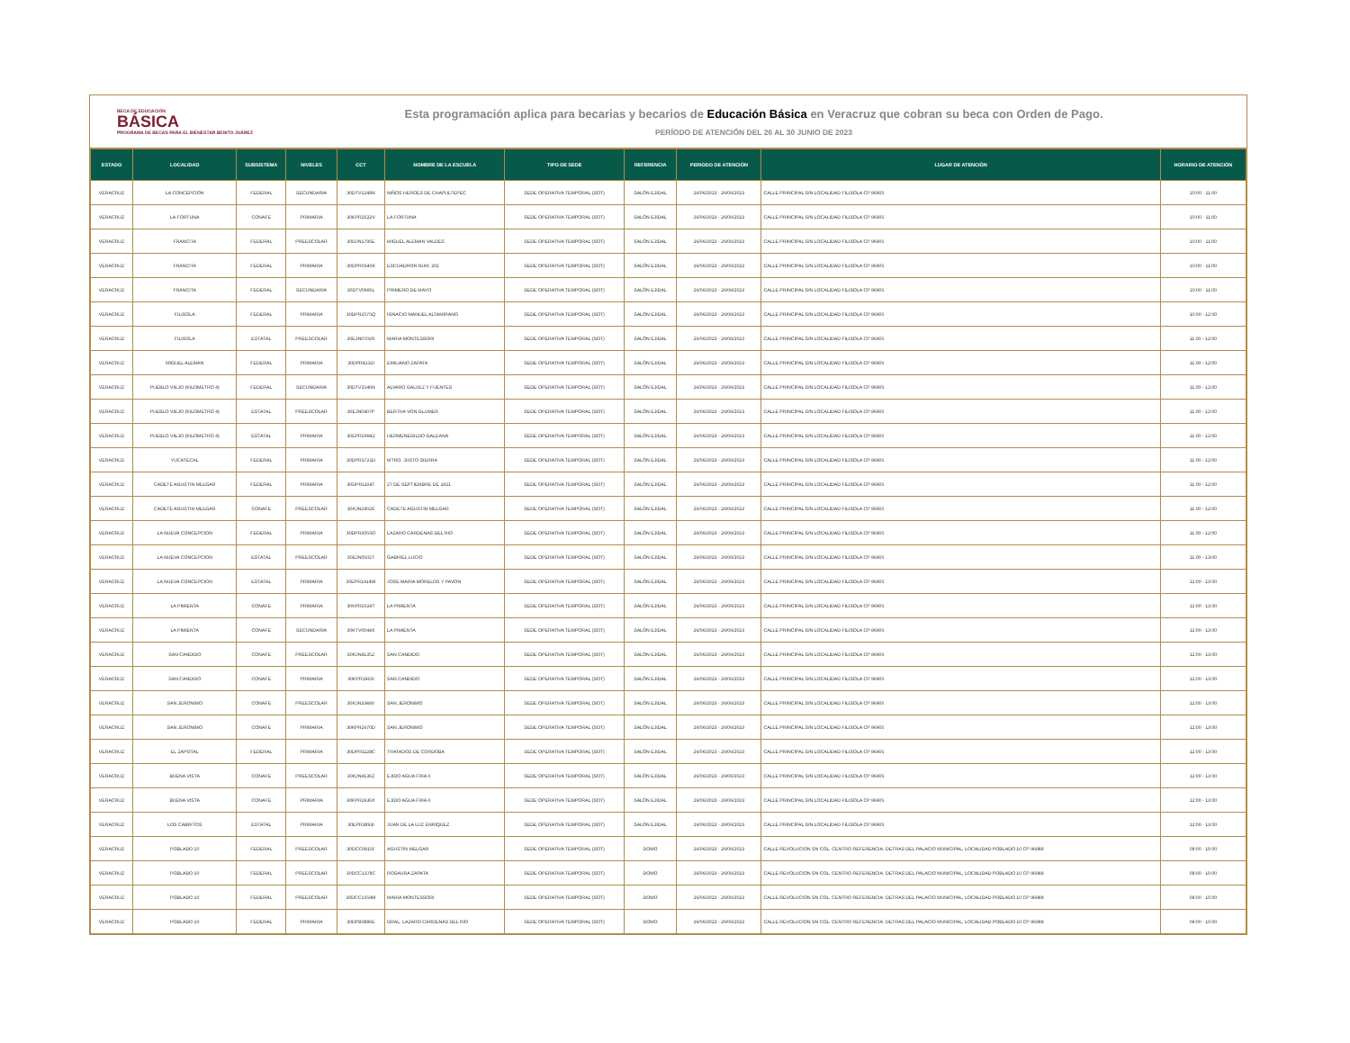BECA DE EDUCACIÓN
BÁSICA
PROGRAMA DE BECAS PARA EL BIENESTAR BENITO JUÁREZ
Esta programación aplica para becarias y becarios de Educación Básica en Veracruz que cobran su beca con Orden de Pago.
PERÍODO DE ATENCIÓN DEL 26 AL 30 JUNIO DE 2023
| ESTADO | LOCALIDAD | SUBSISTEMA | NIVELES | CCT | NOMBRE DE LA ESCUELA | TIPO DE SEDE | REFERENCIA | PERIODO DE ATENCIÓN | LUGAR DE ATENCIÓN | HORARIO DE ATENCIÓN |
| --- | --- | --- | --- | --- | --- | --- | --- | --- | --- | --- |
| VERACRUZ | LA CONCEPCION | FEDERAL | SECUNDARIA | 30DTV1249N | NIÑOS HEROES DE CHAPULTEPEC | SEDE OPERATIVA TEMPORAL (SOT) | SALÓN EJIDAL | 26/06/2023 - 26/06/2023 | CALLE PRINCIPAL S/N LOCALIDAD FILISOLA CP 96905 | 10:00 - 11:00 |
| VERACRUZ | LA FORTUNA | CONAFE | PRIMARIA | 30KPR2522V | LA FORTUNA | SEDE OPERATIVA TEMPORAL (SOT) | SALÓN EJIDAL | 26/06/2023 - 26/06/2023 | CALLE PRINCIPAL S/N LOCALIDAD FILISOLA CP 96905 | 10:00 - 11:00 |
| VERACRUZ | FRANCITA | FEDERAL | PREESCOLAR | 30DJN1795E | MIGUEL ALEMAN VALDES | SEDE OPERATIVA TEMPORAL (SOT) | SALÓN EJIDAL | 26/06/2023 - 26/06/2023 | CALLE PRINCIPAL S/N LOCALIDAD FILISOLA CP 96905 | 10:00 - 11:00 |
| VERACRUZ | FRANCITA | FEDERAL | PRIMARIA | 30DPR0345K | ESCUADRON NUM. 201 | SEDE OPERATIVA TEMPORAL (SOT) | SALÓN EJIDAL | 26/06/2023 - 26/06/2023 | CALLE PRINCIPAL S/N LOCALIDAD FILISOLA CP 96905 | 10:00 - 11:00 |
| VERACRUZ | FRANCITA | FEDERAL | SECUNDARIA | 30DTV0995L | PRIMERO DE MAYO | SEDE OPERATIVA TEMPORAL (SOT) | SALÓN EJIDAL | 26/06/2023 - 26/06/2023 | CALLE PRINCIPAL S/N LOCALIDAD FILISOLA CP 96905 | 10:00 - 11:00 |
| VERACRUZ | FILISOLA | FEDERAL | PRIMARIA | 30DPR2575Q | IGNACIO MANUEL ALTAMIRANO | SEDE OPERATIVA TEMPORAL (SOT) | SALÓN EJIDAL | 26/06/2023 - 26/06/2023 | CALLE PRINCIPAL S/N LOCALIDAD FILISOLA CP 96905 | 10:00 - 12:00 |
| VERACRUZ | FILISOLA | ESTATAL | PREESCOLAR | 30EJN0702R | MARIA MONTESSORI | SEDE OPERATIVA TEMPORAL (SOT) | SALÓN EJIDAL | 26/06/2023 - 26/06/2023 | CALLE PRINCIPAL S/N LOCALIDAD FILISOLA CP 96905 | 11:00 - 12:00 |
| VERACRUZ | MIGUEL ALEMAN | FEDERAL | PRIMARIA | 30DPR4232I | EMILIANO ZAPATA | SEDE OPERATIVA TEMPORAL (SOT) | SALÓN EJIDAL | 26/06/2023 - 26/06/2023 | CALLE PRINCIPAL S/N LOCALIDAD FILISOLA CP 96905 | 11:00 - 12:00 |
| VERACRUZ | PUEBLO VIEJO (KILOMETRO 4) | FEDERAL | SECUNDARIA | 30DTV1546N | ALVARO GALVEZ Y FUENTES | SEDE OPERATIVA TEMPORAL (SOT) | SALÓN EJIDAL | 26/06/2023 - 26/06/2023 | CALLE PRINCIPAL S/N LOCALIDAD FILISOLA CP 96905 | 11:00 - 12:00 |
| VERACRUZ | PUEBLO VIEJO (KILOMETRO 4) | ESTATAL | PREESCOLAR | 30EJN0407P | BERTHA VON GLUMER | SEDE OPERATIVA TEMPORAL (SOT) | SALÓN EJIDAL | 26/06/2023 - 26/06/2023 | CALLE PRINCIPAL S/N LOCALIDAD FILISOLA CP 96905 | 11:00 - 12:00 |
| VERACRUZ | PUEBLO VIEJO (KILOMETRO 4) | ESTATAL | PRIMARIA | 30EPR2994Z | HERMENEGILDO GALEANA | SEDE OPERATIVA TEMPORAL (SOT) | SALÓN EJIDAL | 26/06/2023 - 26/06/2023 | CALLE PRINCIPAL S/N LOCALIDAD FILISOLA CP 96905 | 11:00 - 12:00 |
| VERACRUZ | YUCATECAL | FEDERAL | PRIMARIA | 30DPR1721D | MTRO. JUSTO SIERRA | SEDE OPERATIVA TEMPORAL (SOT) | SALÓN EJIDAL | 26/06/2023 - 26/06/2023 | CALLE PRINCIPAL S/N LOCALIDAD FILISOLA CP 96905 | 11:00 - 12:00 |
| VERACRUZ | CADETE AGUSTIN MELGAR | FEDERAL | PRIMARIA | 30DPR1104T | 27 DE SEPTIEMBRE DE 1821 | SEDE OPERATIVA TEMPORAL (SOT) | SALÓN EJIDAL | 26/06/2023 - 26/06/2023 | CALLE PRINCIPAL S/N LOCALIDAD FILISOLA CP 96905 | 11:00 - 12:00 |
| VERACRUZ | CADETE AGUSTIN MELGAR | CONAFE | PREESCOLAR | 30KJN2402S | CADETE AGUSTIN MELGAR | SEDE OPERATIVA TEMPORAL (SOT) | SALÓN EJIDAL | 26/06/2023 - 26/06/2023 | CALLE PRINCIPAL S/N LOCALIDAD FILISOLA CP 96905 | 11:00 - 12:00 |
| VERACRUZ | LA NUEVA CONCEPCION | FEDERAL | PRIMARIA | 30DPR3055O | LAZARO CARDENAS DEL RIO | SEDE OPERATIVA TEMPORAL (SOT) | SALÓN EJIDAL | 26/06/2023 - 26/06/2023 | CALLE PRINCIPAL S/N LOCALIDAD FILISOLA CP 96905 | 11:00 - 12:00 |
| VERACRUZ | LA NUEVA CONCEPCION | ESTATAL | PREESCOLAR | 30EJN0502T | GABRIEL LUCIO | SEDE OPERATIVA TEMPORAL (SOT) | SALÓN EJIDAL | 26/06/2023 - 26/06/2023 | CALLE PRINCIPAL S/N LOCALIDAD FILISOLA CP 96905 | 11:00 - 13:00 |
| VERACRUZ | LA NUEVA CONCEPCION | ESTATAL | PRIMARIA | 30EPR1414W | JOSE MARIA MORELOS Y PAVON | SEDE OPERATIVA TEMPORAL (SOT) | SALÓN EJIDAL | 26/06/2023 - 26/06/2023 | CALLE PRINCIPAL S/N LOCALIDAD FILISOLA CP 96905 | 12:00 - 13:00 |
| VERACRUZ | LA PIMIENTA | CONAFE | PRIMARIA | 30KPR2524T | LA PIMIENTA | SEDE OPERATIVA TEMPORAL (SOT) | SALÓN EJIDAL | 26/06/2023 - 26/06/2023 | CALLE PRINCIPAL S/N LOCALIDAD FILISOLA CP 96905 | 12:00 - 13:00 |
| VERACRUZ | LA PIMIENTA | CONAFE | SECUNDARIA | 30KTV0044X | LA PIMIENTA | SEDE OPERATIVA TEMPORAL (SOT) | SALÓN EJIDAL | 26/06/2023 - 26/06/2023 | CALLE PRINCIPAL S/N LOCALIDAD FILISOLA CP 96905 | 12:00 - 13:00 |
| VERACRUZ | SAN CANDIDO | CONAFE | PREESCOLAR | 30KJN4135Z | SAN CANDIDO | SEDE OPERATIVA TEMPORAL (SOT) | SALÓN EJIDAL | 26/06/2023 - 26/06/2023 | CALLE PRINCIPAL S/N LOCALIDAD FILISOLA CP 96905 | 12:00 - 13:00 |
| VERACRUZ | SAN CANDIDO | CONAFE | PRIMARIA | 30KPR1965I | SAN CANDIDO | SEDE OPERATIVA TEMPORAL (SOT) | SALÓN EJIDAL | 26/06/2023 - 26/06/2023 | CALLE PRINCIPAL S/N LOCALIDAD FILISOLA CP 96905 | 12:00 - 13:00 |
| VERACRUZ | SAN JERONIMO | CONAFE | PREESCOLAR | 30KJN3348V | SAN JERONIMO | SEDE OPERATIVA TEMPORAL (SOT) | SALÓN EJIDAL | 26/06/2023 - 26/06/2023 | CALLE PRINCIPAL S/N LOCALIDAD FILISOLA CP 96905 | 12:00 - 13:00 |
| VERACRUZ | SAN JERONIMO | CONAFE | PRIMARIA | 30KPR2670D | SAN JERONIMO | SEDE OPERATIVA TEMPORAL (SOT) | SALÓN EJIDAL | 26/06/2023 - 26/06/2023 | CALLE PRINCIPAL S/N LOCALIDAD FILISOLA CP 96905 | 12:00 - 13:00 |
| VERACRUZ | EL ZAPOTAL | FEDERAL | PRIMARIA | 30DPR1128C | TRATADOS DE CORDOBA | SEDE OPERATIVA TEMPORAL (SOT) | SALÓN EJIDAL | 26/06/2023 - 26/06/2023 | CALLE PRINCIPAL S/N LOCALIDAD FILISOLA CP 96905 | 12:00 - 13:00 |
| VERACRUZ | BUENA VISTA | CONAFE | PREESCOLAR | 30KJN4136Z | EJIDO AGUA FRIA II | SEDE OPERATIVA TEMPORAL (SOT) | SALÓN EJIDAL | 26/06/2023 - 26/06/2023 | CALLE PRINCIPAL S/N LOCALIDAD FILISOLA CP 96905 | 12:00 - 13:00 |
| VERACRUZ | BUENA VISTA | CONAFE | PRIMARIA | 30KPR2636X | EJIDO AGUA FRIA II | SEDE OPERATIVA TEMPORAL (SOT) | SALÓN EJIDAL | 26/06/2023 - 26/06/2023 | CALLE PRINCIPAL S/N LOCALIDAD FILISOLA CP 96905 | 12:00 - 13:00 |
| VERACRUZ | LOS CABRITOS | ESTATAL | PRIMARIA | 30EPR3893I | JUAN DE LA LUZ ENRIQUEZ | SEDE OPERATIVA TEMPORAL (SOT) | SALÓN EJIDAL | 26/06/2023 - 26/06/2023 | CALLE PRINCIPAL S/N LOCALIDAD FILISOLA CP 96905 | 12:00 - 13:00 |
| VERACRUZ | POBLADO 10 | FEDERAL | PREESCOLAR | 30DCC0815F | AGUSTIN MELGAR | SEDE OPERATIVA TEMPORAL (SOT) | DOMO | 26/06/2023 - 26/06/2023 | CALLE REVOLUCION SN COL. CENTRO REFERENCIA: DETRAS DEL PALACIO MUNICIPAL, LOCALIDAD POBLADO 10 CP 96988 | 09:00 - 10:00 |
| VERACRUZ | POBLADO 10 | FEDERAL | PREESCOLAR | 30DCC1378C | ROSAURA ZAPATA | SEDE OPERATIVA TEMPORAL (SOT) | DOMO | 26/06/2023 - 26/06/2023 | CALLE REVOLUCION SN COL. CENTRO REFERENCIA: DETRAS DEL PALACIO MUNICIPAL, LOCALIDAD POBLADO 10 CP 96988 | 09:00 - 10:00 |
| VERACRUZ | POBLADO 10 | FEDERAL | PREESCOLAR | 30DCC1559M | MARIA MONTESSORI | SEDE OPERATIVA TEMPORAL (SOT) | DOMO | 26/06/2023 - 26/06/2023 | CALLE REVOLUCION SN COL. CENTRO REFERENCIA: DETRAS DEL PALACIO MUNICIPAL, LOCALIDAD POBLADO 10 CP 96988 | 09:00 - 10:00 |
| VERACRUZ | POBLADO 10 | FEDERAL | PRIMARIA | 30DPB0886E | GRAL. LAZARO CARDENAS DEL RIO | SEDE OPERATIVA TEMPORAL (SOT) | DOMO | 26/06/2023 - 26/06/2023 | CALLE REVOLUCION SN COL. CENTRO REFERENCIA: DETRAS DEL PALACIO MUNICIPAL, LOCALIDAD POBLADO 10 CP 96988 | 09:00 - 10:00 |